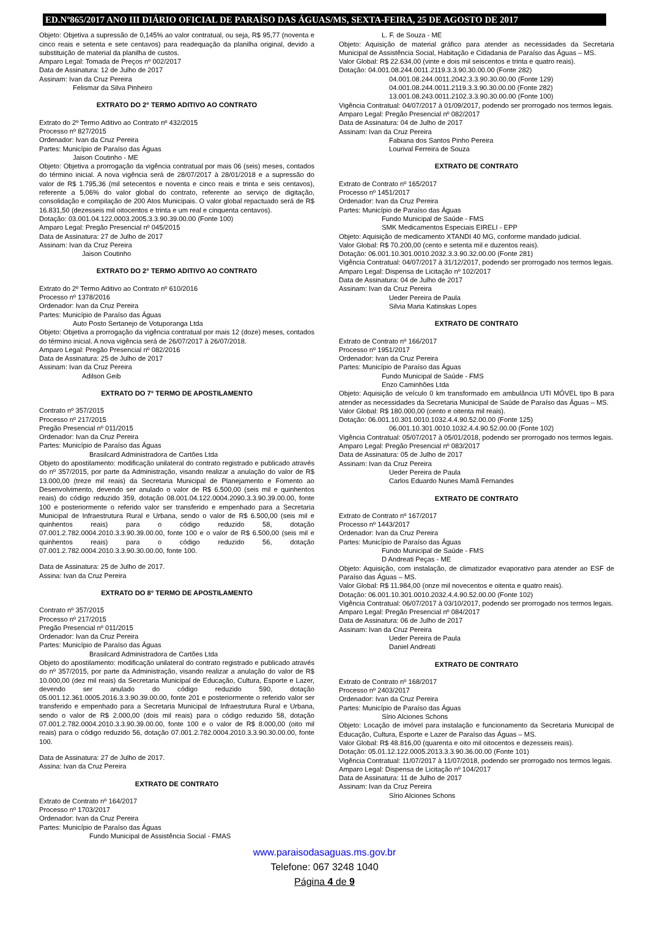ED.Nº865/2017 ANO III DIÁRIO OFICIAL DE PARAÍSO DAS ÁGUAS/MS, SEXTA-FEIRA, 25 DE AGOSTO DE 2017
Objeto: Objetiva a supressão de 0,145% ao valor contratual, ou seja, R$ 95,77 (noventa e cinco reais e setenta e sete centavos) para readequação da planilha original, devido a substituição de material da planilha de custos.
Amparo Legal: Tomada de Preços nº 002/2017
Data de Assinatura: 12 de Julho de 2017
Assinam: Ivan da Cruz Pereira
Felismar da Silva Pinheiro
EXTRATO DO 2° TERMO ADITIVO AO CONTRATO
Extrato do 2º Termo Aditivo ao Contrato nº 432/2015
Processo nº 827/2015
Ordenador: Ivan da Cruz Pereira
Partes: Município de Paraíso das Águas
Jaison Coutinho - ME
Objeto: Objetiva a prorrogação da vigência contratual por mais 06 (seis) meses, contados do término inicial. A nova vigência será de 28/07/2017 à 28/01/2018 e a supressão do valor de R$ 1.795,36 (mil setecentos e noventa e cinco reais e trinta e seis centavos), referente a 5,06% do valor global do contrato, referente ao serviço de digitação, consolidação e compilação de 200 Atos Municipais. O valor global repactuado será de R$ 16.831,50 (dezesseis mil oitocentos e trinta e um real e cinquenta centavos).
Dotação: 03.001.04.122.0003.2005.3.3.90.39.00.00 (Fonte 100)
Amparo Legal: Pregão Presencial nº 045/2015
Data de Assinatura: 27 de Julho de 2017
Assinam: Ivan da Cruz Pereira
Jaison Coutinho
EXTRATO DO 2° TERMO ADITIVO AO CONTRATO
Extrato do 2º Termo Aditivo ao Contrato nº 610/2016
Processo nº 1378/2016
Ordenador: Ivan da Cruz Pereira
Partes: Município de Paraíso das Águas
Auto Posto Sertanejo de Votuporanga Ltda
Objeto: Objetiva a prorrogação da vigência contratual por mais 12 (doze) meses, contados do término inicial. A nova vigência será de 26/07/2017 à 26/07/2018.
Amparo Legal: Pregão Presencial nº 082/2016
Data de Assinatura: 25 de Julho de 2017
Assinam: Ivan da Cruz Pereira
Adilson Geib
EXTRATO DO 7° TERMO DE APOSTILAMENTO
Contrato nº 357/2015
Processo nº 217/2015
Pregão Presencial nº 011/2015
Ordenador: Ivan da Cruz Pereira
Partes: Município de Paraíso das Águas
Brasilcard Administradora de Cartões Ltda
Objeto do apostilamento: modificação unilateral do contrato registrado e publicado através do nº 357/2015, por parte da Administração, visando realizar a anulação do valor de R$ 13.000,00 (treze mil reais) da Secretaria Municipal de Planejamento e Fomento ao Desenvolvimento, devendo ser anulado o valor de R$ 6.500,00 (seis mil e quinhentos reais) do código reduzido 359, dotação 08.001.04.122.0004.2090.3.3.90.39.00.00, fonte 100 e posteriormente o referido valor ser transferido e empenhado para a Secretaria Municipal de Infraestrutura Rural e Urbana, sendo o valor de R$ 6.500,00 (seis mil e quinhentos reais) para o código reduzido 58, dotação 07.001.2.782.0004.2010.3.3.90.39.00.00, fonte 100 e o valor de R$ 6.500,00 (seis mil e quinhentos reais) para o código reduzido 56, dotação 07.001.2.782.0004.2010.3.3.90.30.00.00, fonte 100.
Data de Assinatura: 25 de Julho de 2017.
Assina: Ivan da Cruz Pereira
EXTRATO DO 8° TERMO DE APOSTILAMENTO
Contrato nº 357/2015
Processo nº 217/2015
Pregão Presencial nº 011/2015
Ordenador: Ivan da Cruz Pereira
Partes: Município de Paraíso das Águas
Brasilcard Administradora de Cartões Ltda
Objeto do apostilamento: modificação unilateral do contrato registrado e publicado através do nº 357/2015, por parte da Administração, visando realizar a anulação do valor de R$ 10.000,00 (dez mil reais) da Secretaria Municipal de Educação, Cultura, Esporte e Lazer, devendo ser anulado do código reduzido 590, dotação 05.001.12.361.0005.2016.3.3.90.39.00.00, fonte 201 e posteriormente o referido valor ser transferido e empenhado para a Secretaria Municipal de Infraestrutura Rural e Urbana, sendo o valor de R$ 2.000,00 (dois mil reais) para o código reduzido 58, dotação 07.001.2.782.0004.2010.3.3.90.39.00.00, fonte 100 e o valor de R$ 8.000,00 (oito mil reais) para o código reduzido 56, dotação 07.001.2.782.0004.2010.3.3.90.30.00.00, fonte 100.
Data de Assinatura: 27 de Julho de 2017.
Assina: Ivan da Cruz Pereira
EXTRATO DE CONTRATO
Extrato de Contrato nº 164/2017
Processo nº 1703/2017
Ordenador: Ivan da Cruz Pereira
Partes: Município de Paraíso das Águas
Fundo Municipal de Assistência Social - FMAS
L. F. de Souza - ME
Objeto: Aquisição de material gráfico para atender as necessidades da Secretaria Municipal de Assistência Social, Habitação e Cidadania de Paraíso das Águas – MS.
Valor Global: R$ 22.634,00 (vinte e dois mil seiscentos e trinta e quatro reais).
Dotação: 04.001.08.244.0011.2119.3.3.90.30.00.00 (Fonte 282)
04.001.08.244.0011.2042.3.3.90.30.00.00 (Fonte 129)
04.001.08.244.0011.2119.3.3.90.30.00.00 (Fonte 282)
13.001.08.243.0011.2102.3.3.90.30.00.00 (Fonte 100)
Vigência Contratual: 04/07/2017 à 01/09/2017, podendo ser prorrogado nos termos legais.
Amparo Legal: Pregão Presencial nº 082/2017
Data de Assinatura: 04 de Julho de 2017
Assinam: Ivan da Cruz Pereira
Fabiana dos Santos Pinho Pereira
Lourival Ferreira de Souza
EXTRATO DE CONTRATO
Extrato de Contrato nº 165/2017
Processo nº 1451/2017
Ordenador: Ivan da Cruz Pereira
Partes: Município de Paraíso das Águas
Fundo Municipal de Saúde - FMS
SMK Medicamentos Especiais EIRELI - EPP
Objeto: Aquisição de medicamento XTANDI 40 MG, conforme mandado judicial.
Valor Global: R$ 70.200,00 (cento e setenta mil e duzentos reais).
Dotação: 06.001.10.301.0010.2032.3.3.90.32.00.00 (Fonte 281)
Vigência Contratual: 04/07/2017 à 31/12/2017, podendo ser prorrogado nos termos legais.
Amparo Legal: Dispensa de Licitação nº 102/2017
Data de Assinatura: 04 de Julho de 2017
Assinam: Ivan da Cruz Pereira
Ueder Pereira de Paula
Silvia Maria Katinskas Lopes
EXTRATO DE CONTRATO
Extrato de Contrato nº 166/2017
Processo nº 1951/2017
Ordenador: Ivan da Cruz Pereira
Partes: Município de Paraíso das Águas
Fundo Municipal de Saúde - FMS
Enzo Caminhões Ltda
Objeto: Aquisição de veículo 0 km transformado em ambulância UTI MÓVEL tipo B para atender as necessidades da Secretaria Municipal de Saúde de Paraíso das Águas – MS.
Valor Global: R$ 180.000,00 (cento e oitenta mil reais).
Dotação: 06.001.10.301.0010.1032.4.4.90.52.00.00 (Fonte 125)
06.001.10.301.0010.1032.4.4.90.52.00.00 (Fonte 102)
Vigência Contratual: 05/07/2017 à 05/01/2018, podendo ser prorrogado nos termos legais.
Amparo Legal: Pregão Presencial nº 083/2017
Data de Assinatura: 05 de Julho de 2017
Assinam: Ivan da Cruz Pereira
Ueder Pereira de Paula
Carlos Eduardo Nunes Mamã Fernandes
EXTRATO DE CONTRATO
Extrato de Contrato nº 167/2017
Processo nº 1443/2017
Ordenador: Ivan da Cruz Pereira
Partes: Município de Paraíso das Águas
Fundo Municipal de Saúde - FMS
D Andreati Peças - ME
Objeto: Aquisição, com instalação, de climatizador evaporativo para atender ao ESF de Paraíso das Águas – MS.
Valor Global: R$ 11.984,00 (onze mil novecentos e oitenta e quatro reais).
Dotação: 06.001.10.301.0010.2032.4.4.90.52.00.00 (Fonte 102)
Vigência Contratual: 06/07/2017 à 03/10/2017, podendo ser prorrogado nos termos legais.
Amparo Legal: Pregão Presencial nº 084/2017
Data de Assinatura: 06 de Julho de 2017
Assinam: Ivan da Cruz Pereira
Ueder Pereira de Paula
Daniel Andreati
EXTRATO DE CONTRATO
Extrato de Contrato nº 168/2017
Processo nº 2403/2017
Ordenador: Ivan da Cruz Pereira
Partes: Município de Paraíso das Águas
Sírio Alciones Schons
Objeto: Locação de imóvel para instalação e funcionamento da Secretaria Municipal de Educação, Cultura, Esporte e Lazer de Paraíso das Águas – MS.
Valor Global: R$ 48.816,00 (quarenta e oito mil oitocentos e dezesseis reais).
Dotação: 05.01.12.122.0005.2013.3.3.90.36.00.00 (Fonte 101)
Vigência Contratual: 11/07/2017 à 11/07/2018, podendo ser prorrogado nos termos legais.
Amparo Legal: Dispensa de Licitação nº 104/2017
Data de Assinatura: 11 de Julho de 2017
Assinam: Ivan da Cruz Pereira
Sírio Alciones Schons
www.paraisodasaguas.ms.gov.br
Telefone: 067 3248 1040
Página 4 de 9